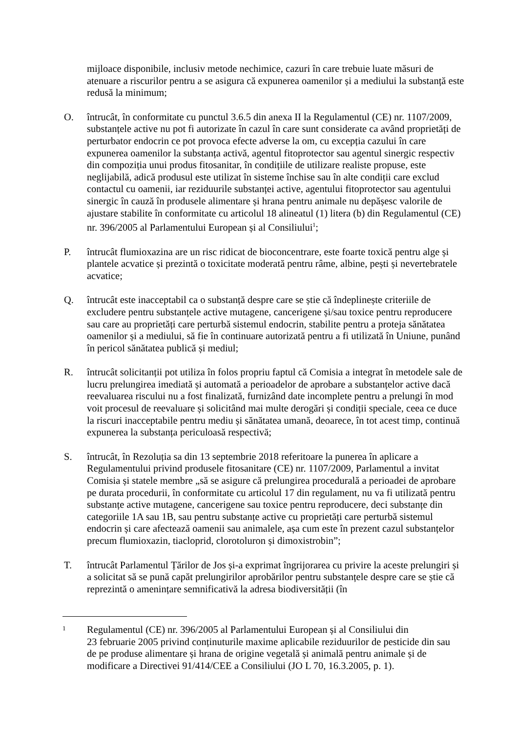mijloace disponibile, inclusiv metode nechimice, cazuri în care trebuie luate măsuri de atenuare a riscurilor pentru a se asigura că expunerea oamenilor și a mediului la substanță este redusă la minimum;
O. întrucât, în conformitate cu punctul 3.6.5 din anexa II la Regulamentul (CE) nr. 1107/2009, substanțele active nu pot fi autorizate în cazul în care sunt considerate ca având proprietăți de perturbator endocrin ce pot provoca efecte adverse la om, cu excepția cazului în care expunerea oamenilor la substanța activă, agentul fitoprotector sau agentul sinergic respectiv din compoziția unui produs fitosanitar, în condițiile de utilizare realiste propuse, este neglijabilă, adică produsul este utilizat în sisteme închise sau în alte condiții care exclud contactul cu oamenii, iar reziduurile substanței active, agentului fitoprotector sau agentului sinergic în cauză în produsele alimentare și hrana pentru animale nu depășesc valorile de ajustare stabilite în conformitate cu articolul 18 alineatul (1) litera (b) din Regulamentul (CE) nr. 396/2005 al Parlamentului European și al Consiliului<sup>1</sup>;
P. întrucât flumioxazina are un risc ridicat de bioconcentrare, este foarte toxică pentru alge și plantele acvatice și prezintă o toxicitate moderată pentru râme, albine, pești și nevertebratele acvatice;
Q. întrucât este inacceptabil ca o substanță despre care se știe că îndeplinește criteriile de excludere pentru substanțele active mutagene, cancerigene și/sau toxice pentru reproducere sau care au proprietăți care perturbă sistemul endocrin, stabilite pentru a proteja sănătatea oamenilor și a mediului, să fie în continuare autorizată pentru a fi utilizată în Uniune, punând în pericol sănătatea publică și mediul;
R. întrucât solicitanții pot utiliza în folos propriu faptul că Comisia a integrat în metodele sale de lucru prelungirea imediată și automată a perioadelor de aprobare a substanțelor active dacă reevaluarea riscului nu a fost finalizată, furnizând date incomplete pentru a prelungi în mod voit procesul de reevaluare și solicitând mai multe derogări și condiții speciale, ceea ce duce la riscuri inacceptabile pentru mediu și sănătatea umană, deoarece, în tot acest timp, continuă expunerea la substanța periculoasă respectivă;
S. întrucât, în Rezoluția sa din 13 septembrie 2018 referitoare la punerea în aplicare a Regulamentului privind produsele fitosanitare (CE) nr. 1107/2009, Parlamentul a invitat Comisia și statele membre „să se asigure că prelungirea procedurală a perioadei de aprobare pe durata procedurii, în conformitate cu articolul 17 din regulament, nu va fi utilizată pentru substanțe active mutagene, cancerigene sau toxice pentru reproducere, deci substanțe din categoriile 1A sau 1B, sau pentru substanțe active cu proprietăți care perturbă sistemul endocrin și care afectează oamenii sau animalele, așa cum este în prezent cazul substanțelor precum flumioxazin, tiacloprid, clorotoluron și dimoxistrobin”;
T. întrucât Parlamentul Țărilor de Jos și-a exprimat îngrijorarea cu privire la aceste prelungiri și a solicitat să se pună capăt prelungirilor aprobărilor pentru substanțele despre care se știe că reprezintă o amenințare semnificativă la adresa biodiversității (în
1
Regulamentul (CE) nr. 396/2005 al Parlamentului European și al Consiliului din
23 februarie 2005 privind conținuturile maxime aplicabile reziduurilor de pesticide din sau de pe produse alimentare și hrana de origine vegetală și animală pentru animale și de modificare a Directivei 91/414/CEE a Consiliului (JO L 70, 16.3.2005, p. 1).